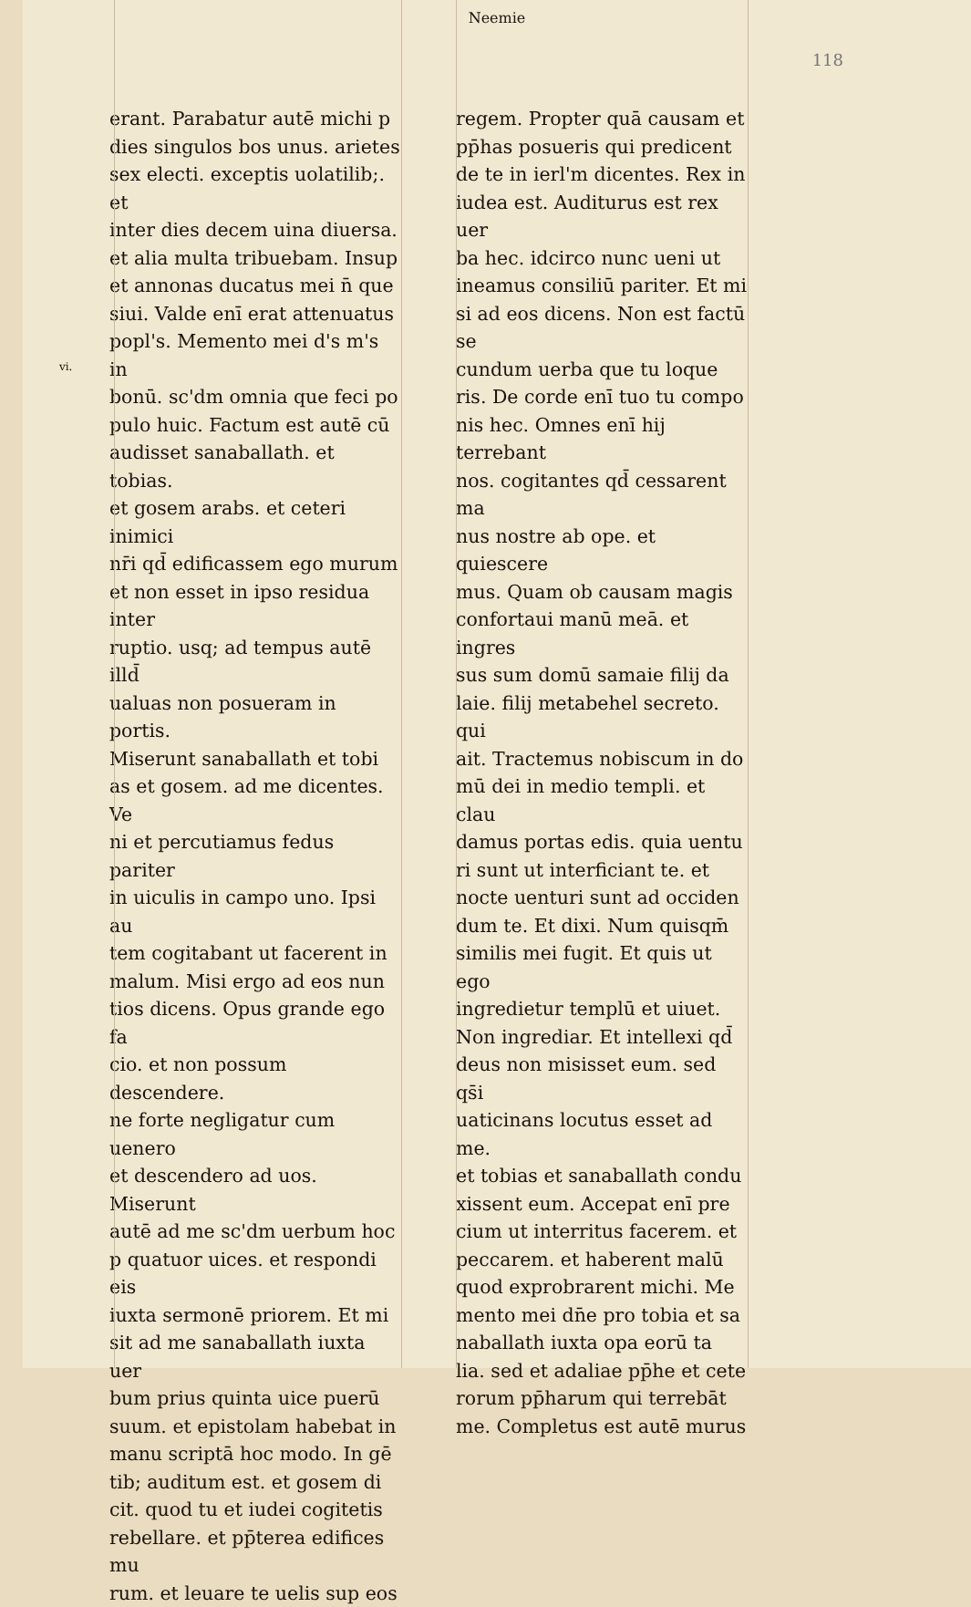Neemie
118
vi.
erant. Parabatur autē michi p
dies singulos bos unus. arietes
sex electi. exceptis uolatilib;. et
inter dies decem uina diuersa.
et alia multa tribuebam. Insup
et annonas ducatus mei n̄ que
siui. Valde enī erat attenuatus
popl's. Memento mei d's m's in
bonū. sc'dm omnia que feci po
pulo huic. Factum est autē cū
audisset sanaballath. et tobias.
et gosem arabs. et ceteri inimici
nr̄i qd̄ edificassem ego murum
et non esset in ipso residua inter
ruptio. usq; ad tempus autē illd̄
ualuas non posueram in portis.
Miserunt sanaballath et tobi
as et gosem. ad me dicentes. Ve
ni et percutiamus fedus pariter
in uiculis in campo uno. Ipsi au
tem cogitabant ut facerent in
malum. Misi ergo ad eos nun
tios dicens. Opus grande ego fa
cio. et non possum descendere.
ne forte negligatur cum uenero
et descendero ad uos. Miserunt
autē ad me sc'dm uerbum hoc
p quatuor uices. et respondi eis
iuxta sermonē priorem. Et mi
sit ad me sanaballath iuxta uer
bum prius quinta uice puerū
suum. et epistolam habebat in
manu scriptā hoc modo. In gē
tib; auditum est. et gosem di
cit. quod tu et iudei cogitetis
rebellare. et pp̄terea edifices mu
rum. et leuare te uelis sup eos
regem. Propter quā causam et
pp̄has posueris qui predicent
de te in ierl'm dicentes. Rex in
iudea est. Auditurus est rex uer
ba hec. idcirco nunc ueni ut
ineamus consiliū pariter. Et mi
si ad eos dicens. Non est factū se
cundum uerba que tu loque
ris. De corde enī tuo tu compo
nis hec. Omnes enī hij terrebant
nos. cogitantes qd̄ cessarent ma
nus nostre ab ope. et quiescere
mus. Quam ob causam magis
confortaui manū meā. et ingres
sus sum domū samaie filij da
laie. filij metabehel secreto. qui
ait. Tractemus nobiscum in do
mū dei in medio templi. et clau
damus portas edis. quia uentu
ri sunt ut interficiant te. et
nocte uenturi sunt ad occiden
dum te. Et dixi. Num quisqm̄
similis mei fugit. Et quis ut ego
ingredietur templū et uiuet.
Non ingrediar. Et intellexi qd̄
deus non misisset eum. sed qs̄i
uaticinans locutus esset ad me.
et tobias et sanaballath condu
xissent eum. Accepat enī pre
cium ut interritus facerem. et
peccarem. et haberent malū
quod exprobrarent michi. Me
mento mei dn̄e pro tobia et sa
naballath iuxta opa eorū ta
lia. sed et adaliae pp̄he et cete
rorum pp̄harum qui terrebāt
me. Completus est autē murus